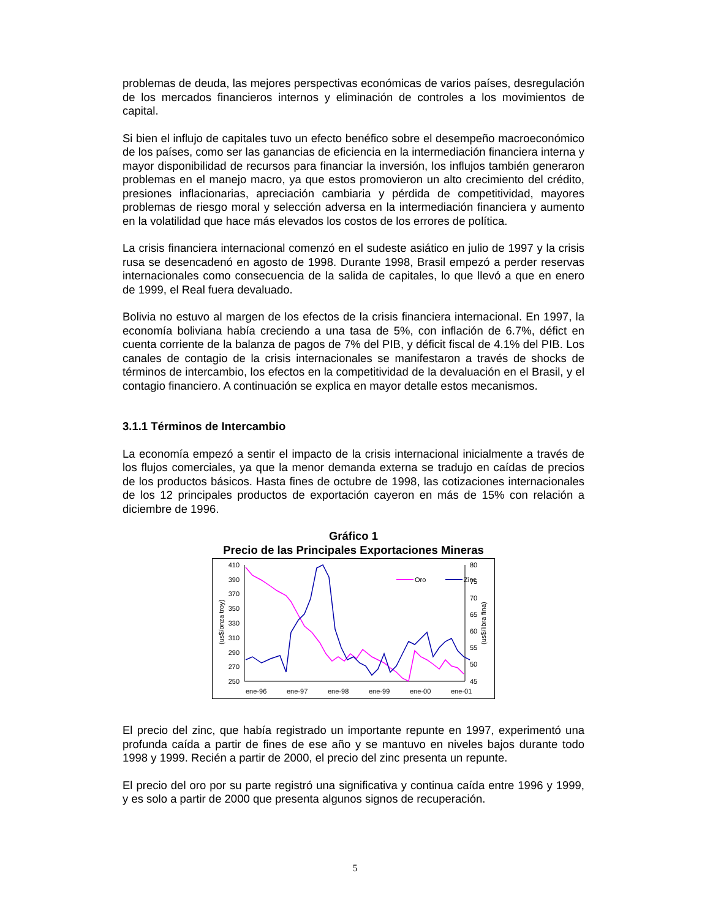problemas de deuda, las mejores perspectivas económicas de varios países, desregulación de los mercados financieros internos y eliminación de controles a los movimientos de capital.
Si bien el influjo de capitales tuvo un efecto benéfico sobre el desempeño macroeconómico de los países, como ser las ganancias de eficiencia en la intermediación financiera interna y mayor disponibilidad de recursos para financiar la inversión, los influjos también generaron problemas en el manejo macro, ya que estos promovieron un alto crecimiento del crédito, presiones inflacionarias, apreciación cambiaria y pérdida de competitividad, mayores problemas de riesgo moral y selección adversa en la intermediación financiera y aumento en la volatilidad que hace más elevados los costos de los errores de política.
La crisis financiera internacional comenzó en el sudeste asiático en julio de 1997 y la crisis rusa se desencadenó en agosto de 1998. Durante 1998, Brasil empezó a perder reservas internacionales como consecuencia de la salida de capitales, lo que llevó a que en enero de 1999, el Real fuera devaluado.
Bolivia no estuvo al margen de los efectos de la crisis financiera internacional. En 1997, la economía boliviana había creciendo a una tasa de 5%, con inflación de 6.7%, défict en cuenta corriente de la balanza de pagos de 7% del PIB, y déficit fiscal de 4.1% del PIB. Los canales de contagio de la crisis internacionales se manifestaron a través de shocks de términos de intercambio, los efectos en la competitividad de la devaluación en el Brasil, y el contagio financiero. A continuación se explica en mayor detalle estos mecanismos.
3.1.1 Términos de Intercambio
La economía empezó a sentir el impacto de la crisis internacional inicialmente a través de los flujos comerciales, ya que la menor demanda externa se tradujo en caídas de precios de los productos básicos. Hasta fines de octubre de 1998, las cotizaciones internacionales de los 12 principales productos de exportación cayeron en más de 15% con relación a diciembre de 1996.
Gráfico 1
Precio de las Principales Exportaciones Mineras
410
390
370
350
330
310
290
270
250
80
75
70
65
60
55
50
45
ene-96
ene-97
ene-98
ene-99
ene-00
ene-01
(us$/onza troy)
(us$/libra fina)
Oro
Zinc
El precio del zinc, que había registrado un importante repunte en 1997, experimentó una profunda caída a partir de fines de ese año y se mantuvo en niveles bajos durante todo 1998 y 1999. Recién a partir de 2000, el precio del zinc presenta un repunte.
El precio del oro por su parte registró una significativa y continua caída entre 1996 y 1999, y es solo a partir de 2000 que presenta algunos signos de recuperación.
5